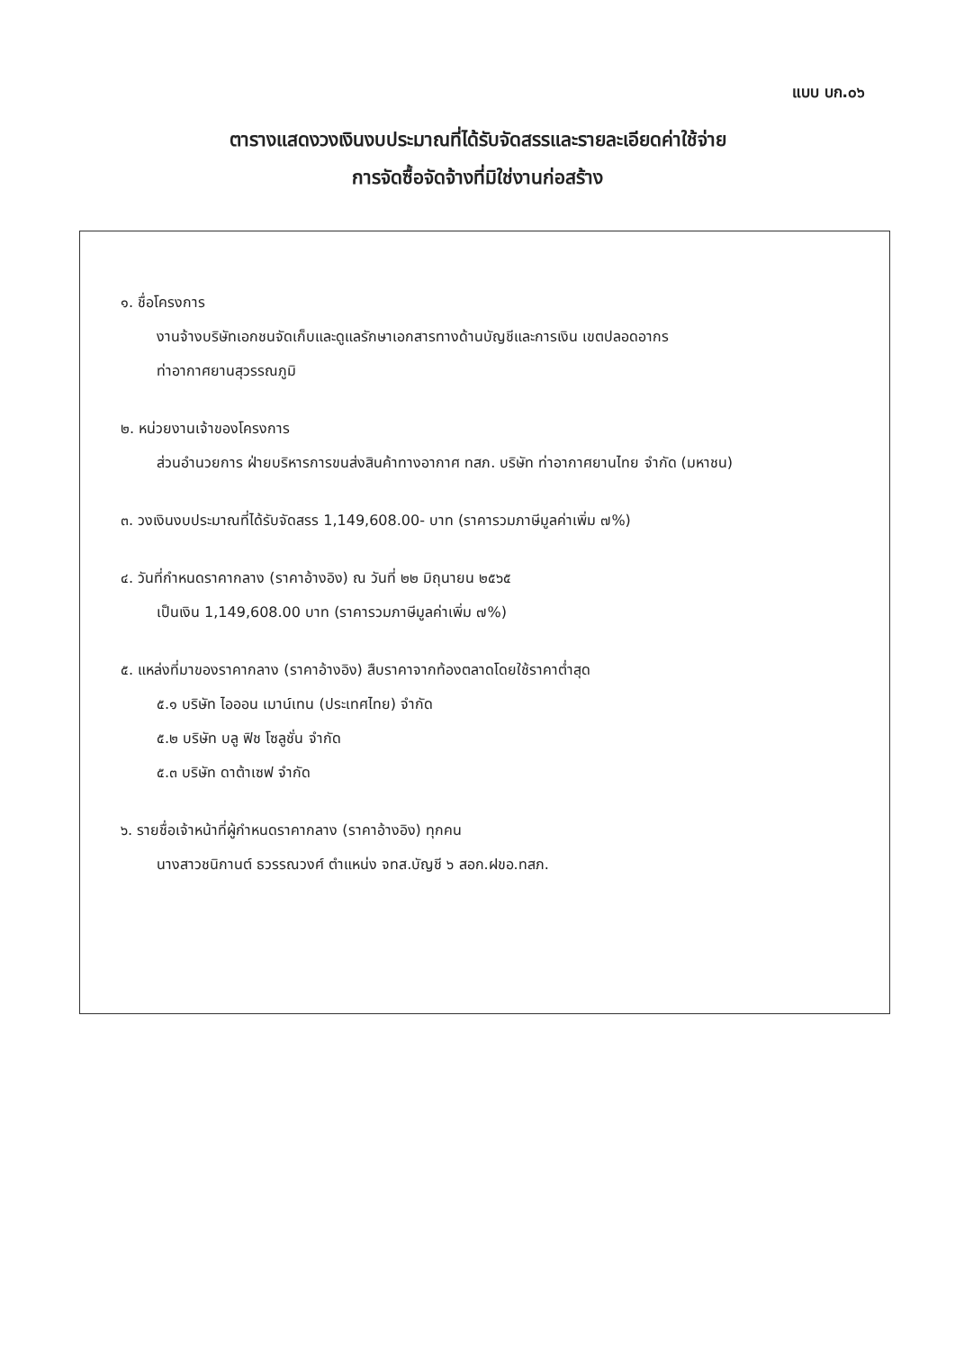แบบ บก.๐๖
ตารางแสดงวงเงินงบประมาณที่ได้รับจัดสรรและรายละเอียดค่าใช้จ่าย
การจัดซื้อจัดจ้างที่มิใช่งานก่อสร้าง
๑. ชื่อโครงการ
งานจ้างบริษัทเอกชนจัดเก็บและดูแลรักษาเอกสารทางด้านบัญชีและการเงิน เขตปลอดอากร
ท่าอากาศยานสุวรรณภูมิ
๒. หน่วยงานเจ้าของโครงการ
ส่วนอำนวยการ ฝ่ายบริหารการขนส่งสินค้าทางอากาศ ทสภ. บริษัท ท่าอากาศยานไทย จำกัด (มหาชน)
๓. วงเงินงบประมาณที่ได้รับจัดสรร 1,149,608.00- บาท (ราคารวมภาษีมูลค่าเพิ่ม ๗%)
๔. วันที่กำหนดราคากลาง (ราคาอ้างอิง) ณ วันที่ ๒๒ มิถุนายน ๒๕๖๕
เป็นเงิน 1,149,608.00 บาท (ราคารวมภาษีมูลค่าเพิ่ม ๗%)
๕. แหล่งที่มาของราคากลาง (ราคาอ้างอิง) สืบราคาจากท้องตลาดโดยใช้ราคาต่ำสุด
๕.๑ บริษัท ไอออน เมาน์เทน (ประเทศไทย) จำกัด
๕.๒ บริษัท บลู ฟิช โซลูชั่น จำกัด
๕.๓ บริษัท ดาต้าเซฟ จำกัด
๖. รายชื่อเจ้าหน้าที่ผู้กำหนดราคากลาง (ราคาอ้างอิง) ทุกคน
นางสาวชนิกานต์ ธวรรณวงศ์ ตำแหน่ง จทส.บัญชี ๖ สอก.ฝขอ.ทสภ.